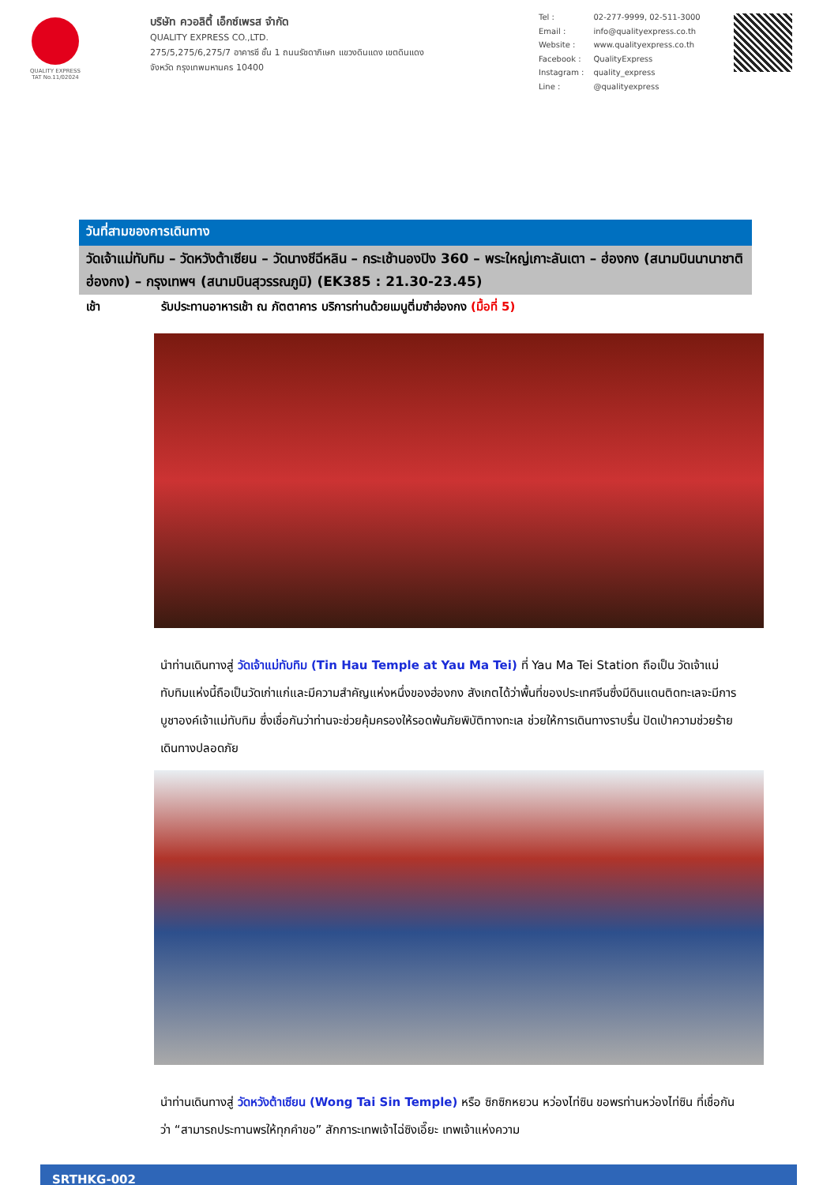QUALITY EXPRESS
TAT No.11/02024
บริษัท ควอลิตี้ เอ็กซ์เพรส จำกัด
QUALITY EXPRESS CO.,LTD.
275/5,275/6,275/7 อาคารซี ชั้น 1 ถนนรัชดาภิเษก แขวงดินแดง เขตดินแดง
จังหวัด กรุงเทพมหานคร 10400
| Tel : | 02-277-9999, 02-511-3000 |
| Email : | info@qualityexpress.co.th |
| Website : | www.qualityexpress.co.th |
| Facebook : | QualityExpress |
| Instagram : | quality_express |
| Line : | @qualityexpress |
วันที่สามของการเดินทาง
วัดเจ้าแม่ทับทิม – วัดหวังต้าเซียน – วัดนางชีฉีหลิน – กระเช้านองปิง 360 – พระใหญ่เกาะลันเตา – ฮ่องกง (สนามบินนานาชาติฮ่องกง) – กรุงเทพฯ (สนามบินสุวรรณภูมิ) (EK385 : 21.30-23.45)
เช้า รับประทานอาหารเช้า ณ ภัตตาคาร บริการท่านด้วยเมนูติ่มซำฮ่องกง (มื้อที่ 5)
นำท่านเดินทางสู่ วัดเจ้าแม่ทับทิม (Tin Hau Temple at Yau Ma Tei) ที่ Yau Ma Tei Station ถือเป็น วัดเจ้าแม่ทับทิมแห่งนี้ถือเป็นวัดเก่าแก่และมีความสำคัญแห่งหนึ่งของฮ่องกง สังเกตได้ว่าพื้นที่ของประเทศจีนซึ่งมีดินแดนติดทะเลจะมีการบูชาองค์เจ้าแม่ทับทิม ซึ่งเชื่อกันว่าท่านจะช่วยคุ้มครองให้รอดพ้นภัยพิบัติทางทะเล ช่วยให้การเดินทางราบรื่น ปัดเป่าความช่วยร้าย เดินทางปลอดภัย
นำท่านเดินทางสู่ วัดหวังต้าเซียน (Wong Tai Sin Temple) หรือ ซิกซิกหยวน หว่องไท่ซิน ขอพรท่านหว่องไท่ซิน ที่เชื่อกันว่า “สามารถประทานพรให้ทุกคำขอ” สักการะเทพเจ้าไฉ่ซิงเอี๊ยะ เทพเจ้าแห่งความ
SRTHKG-002